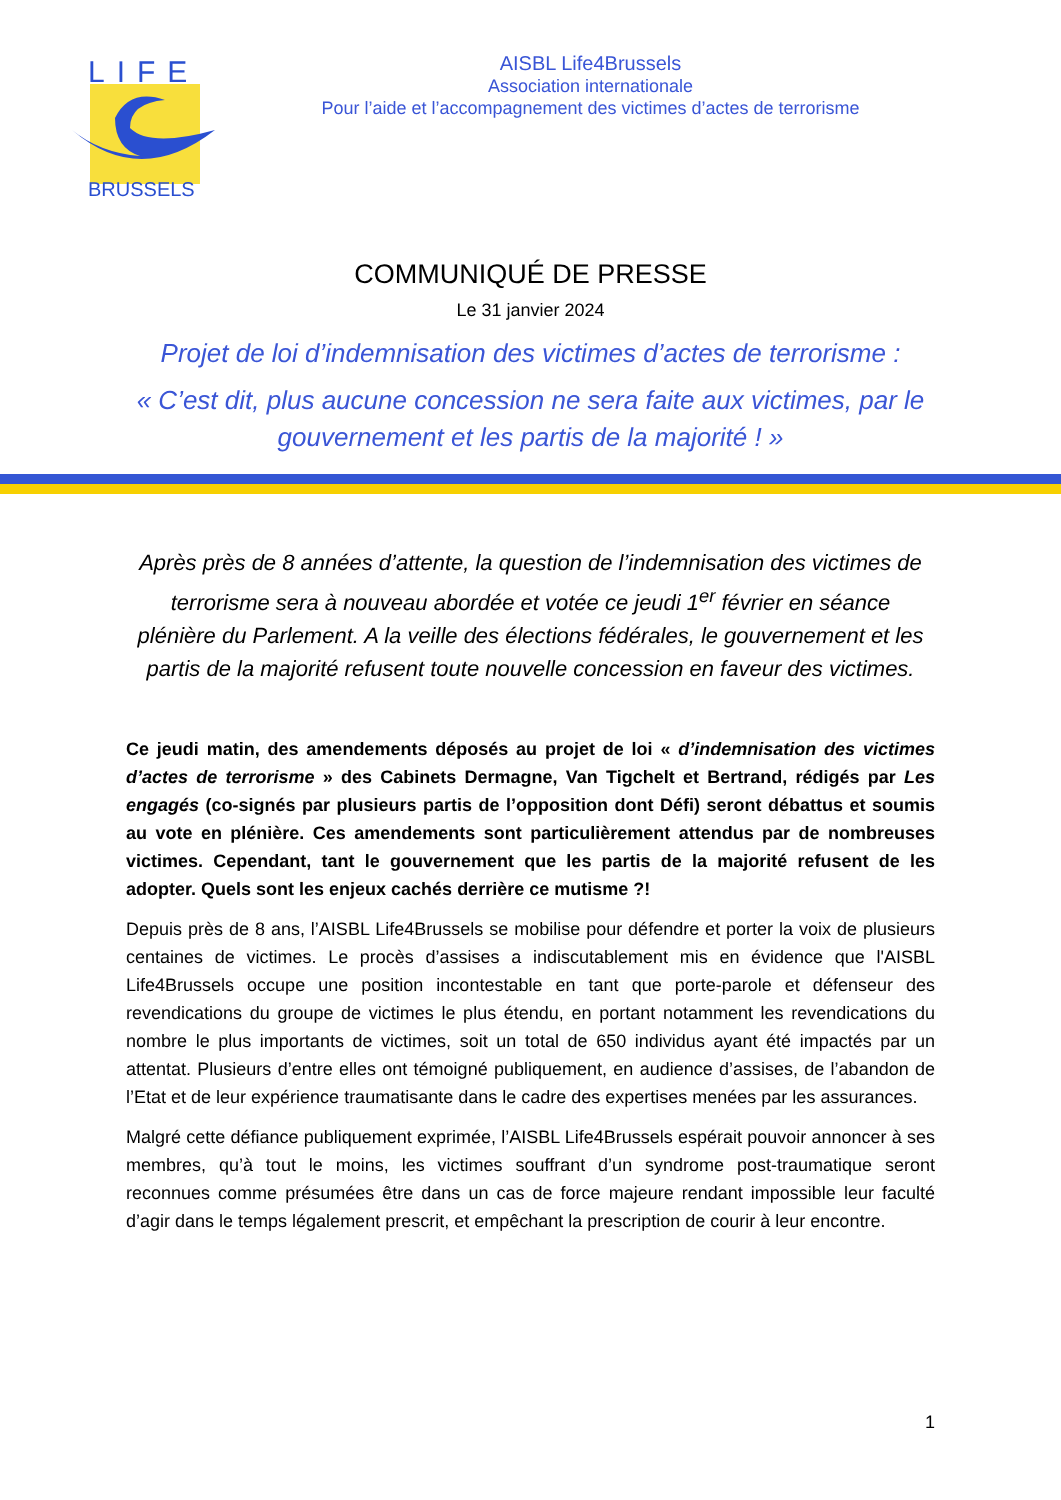LIFE
BRUSSELS
AISBL Life4Brussels
Association internationale
Pour l’aide et l’accompagnement des victimes d’actes de terrorisme
COMMUNIQUÉ DE PRESSE
Le 31 janvier 2024
Projet de loi d’indemnisation des victimes d’actes de terrorisme :
« C’est dit, plus aucune concession ne sera faite aux victimes, par le gouvernement et les partis de la majorité ! »
Après près de 8 années d’attente, la question de l’indemnisation des victimes de terrorisme sera à nouveau abordée et votée ce jeudi 1<sup>er</sup> février en séance plénière du Parlement. A la veille des élections fédérales, le gouvernement et les partis de la majorité refusent toute nouvelle concession en faveur des victimes.
Ce jeudi matin, des amendements déposés au projet de loi « d’indemnisation des victimes d’actes de terrorisme » des Cabinets Dermagne, Van Tigchelt et Bertrand, rédigés par Les engagés (co-signés par plusieurs partis de l’opposition dont Défi) seront débattus et soumis au vote en plénière. Ces amendements sont particulièrement attendus par de nombreuses victimes. Cependant, tant le gouvernement que les partis de la majorité refusent de les adopter. Quels sont les enjeux cachés derrière ce mutisme ?!
Depuis près de 8 ans, l’AISBL Life4Brussels se mobilise pour défendre et porter la voix de plusieurs centaines de victimes. Le procès d’assises a indiscutablement mis en évidence que l'AISBL Life4Brussels occupe une position incontestable en tant que porte-parole et défenseur des revendications du groupe de victimes le plus étendu, en portant notamment les revendications du nombre le plus importants de victimes, soit un total de 650 individus ayant été impactés par un attentat. Plusieurs d’entre elles ont témoigné publiquement, en audience d’assises, de l’abandon de l’Etat et de leur expérience traumatisante dans le cadre des expertises menées par les assurances.
Malgré cette défiance publiquement exprimée, l’AISBL Life4Brussels espérait pouvoir annoncer à ses membres, qu’à tout le moins, les victimes souffrant d’un syndrome post-traumatique seront reconnues comme présumées être dans un cas de force majeure rendant impossible leur faculté d’agir dans le temps légalement prescrit, et empêchant la prescription de courir à leur encontre.
1